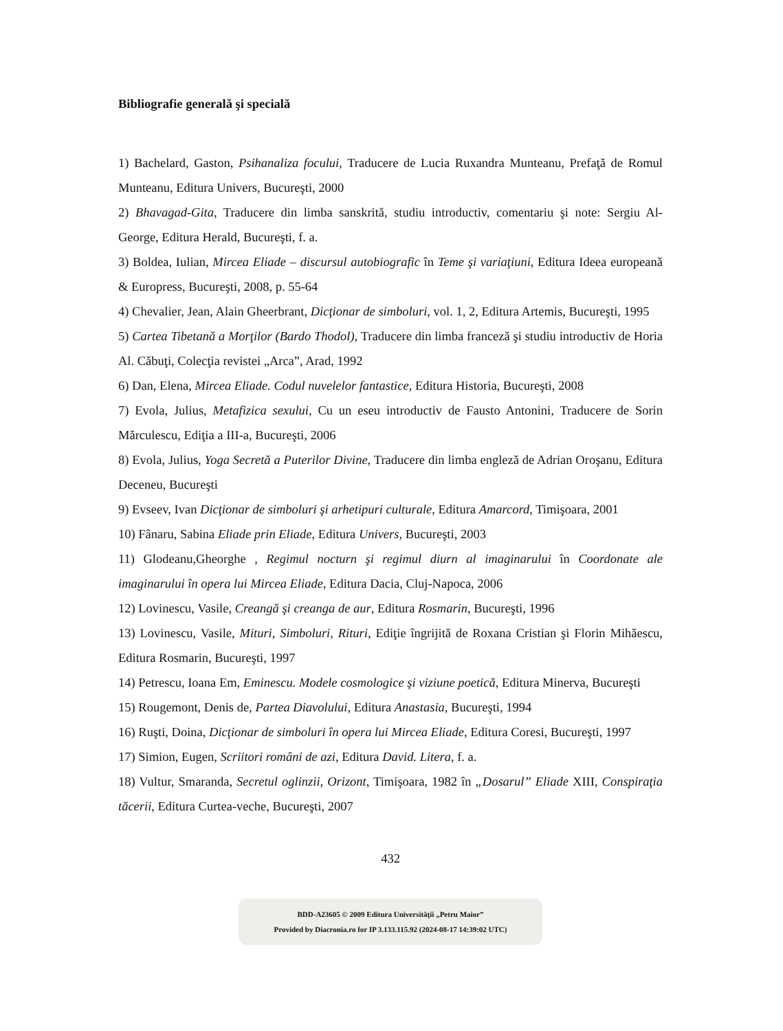Bibliografie generală şi specială
1) Bachelard, Gaston, Psihanaliza focului, Traducere de Lucia Ruxandra Munteanu, Prefaţă de Romul Munteanu, Editura Univers, Bucureşti, 2000
2) Bhavagad-Gita, Traducere din limba sanskrită, studiu introductiv, comentariu şi note: Sergiu Al-George, Editura Herald, Bucureşti, f. a.
3) Boldea, Iulian, Mircea Eliade – discursul autobiografic în Teme şi variaţiuni, Editura Ideea europeană & Europress, Bucureşti, 2008, p. 55-64
4) Chevalier, Jean, Alain Gheerbrant, Dicţionar de simboluri, vol. 1, 2, Editura Artemis, Bucureşti, 1995
5) Cartea Tibetană a Morţilor (Bardo Thodol), Traducere din limba franceză şi studiu introductiv de Horia Al. Căbuţi, Colecţia revistei „Arca”, Arad, 1992
6) Dan, Elena, Mircea Eliade. Codul nuvelelor fantastice, Editura Historia, Bucureşti, 2008
7) Evola, Julius, Metafizica sexului, Cu un eseu introductiv de Fausto Antonini, Traducere de Sorin Mărculescu, Ediţia a III-a, Bucureşti, 2006
8) Evola, Julius, Yoga Secretă a Puterilor Divine, Traducere din limba engleză de Adrian Oroşanu, Editura Deceneu, Bucureşti
9) Evseev, Ivan Dicţionar de simboluri şi arhetipuri culturale, Editura Amarcord, Timişoara, 2001
10) Fânaru, Sabina Eliade prin Eliade, Editura Univers, Bucureşti, 2003
11) Glodeanu,Gheorghe , Regimul nocturn şi regimul diurn al imaginarului în Coordonate ale imaginarului în opera lui Mircea Eliade, Editura Dacia, Cluj-Napoca, 2006
12) Lovinescu, Vasile, Creangă şi creanga de aur, Editura Rosmarin, Bucureşti, 1996
13) Lovinescu, Vasile, Mituri, Simboluri, Rituri, Ediţie îngrijită de Roxana Cristian şi Florin Mihăescu, Editura Rosmarin, Bucureşti, 1997
14) Petrescu, Ioana Em, Eminescu. Modele cosmologice şi viziune poetică, Editura Minerva, Bucureşti
15) Rougemont, Denis de, Partea Diavolului, Editura Anastasia, Bucureşti, 1994
16) Ruşti, Doina, Dicţionar de simboluri în opera lui Mircea Eliade, Editura Coresi, Bucureşti, 1997
17) Simion, Eugen, Scriitori români de azi, Editura David. Litera, f. a.
18) Vultur, Smaranda, Secretul oglinzii, Orizont, Timişoara, 1982 în „Dosarul” Eliade XIII, Conspiraţia tăcerii, Editura Curtea-veche, Bucureşti, 2007
432
BDD-A23605 © 2009 Editura Universităţii „Petru Maior”
Provided by Diacronia.ro for IP 3.133.115.92 (2024-08-17 14:39:02 UTC)